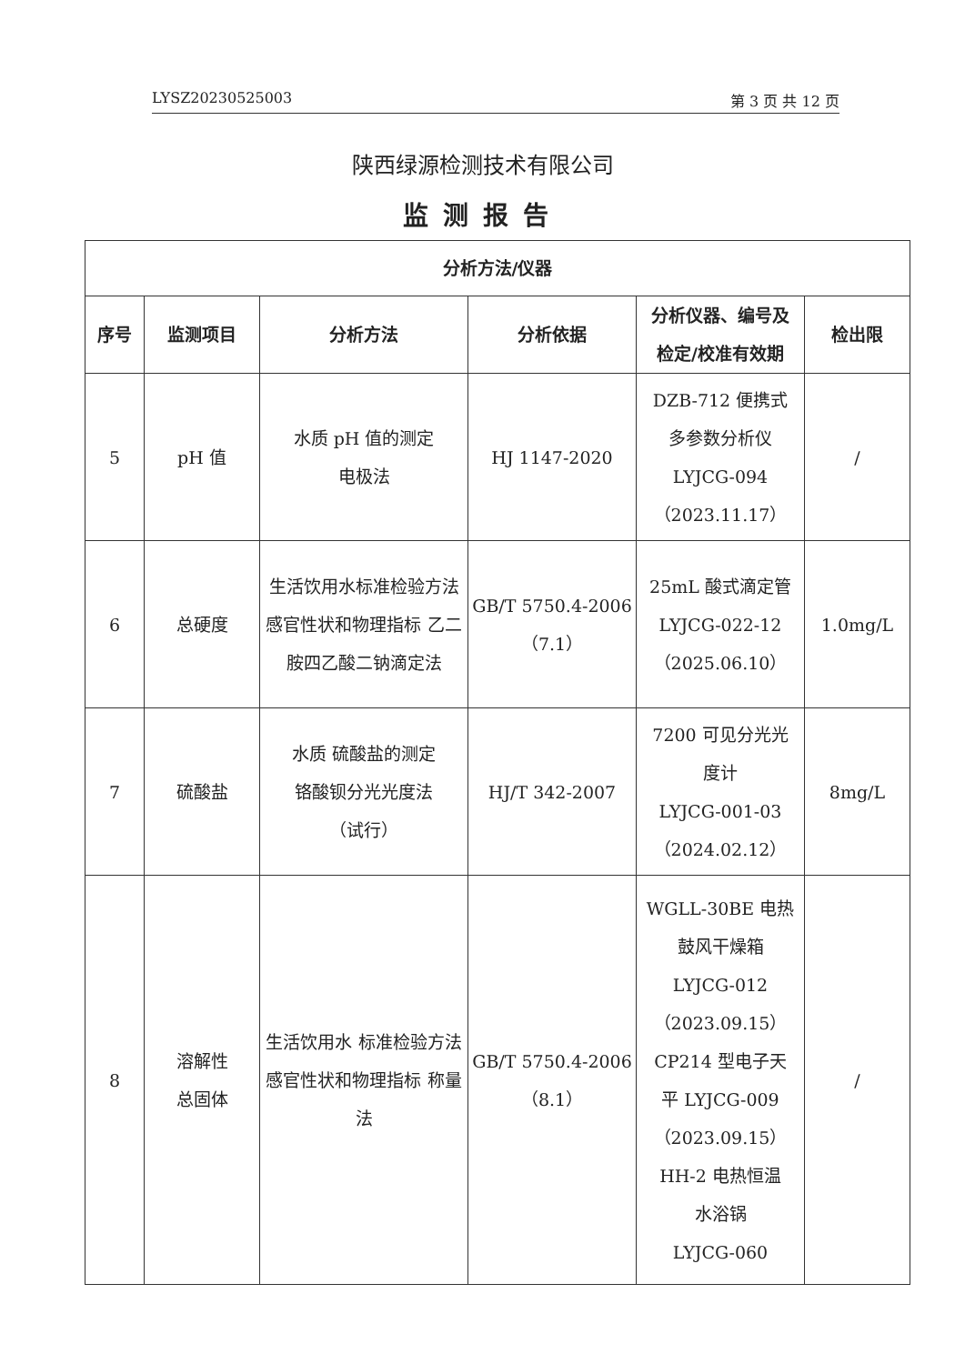LYSZ20230525003 第 3 页 共 12 页
陕西绿源检测技术有限公司
监测报告
| 分析方法/仪器 | | | | | |
| --- | --- | --- | --- | --- | --- |
| 序号 | 监测项目 | 分析方法 | 分析依据 | 分析仪器、编号及 检定/校准有效期 | 检出限 |
| 5 | pH 值 | 水质 pH 值的测定 电极法 | HJ 1147-2020 | DZB-712 便携式 多参数分析仪 LYJCG-094 （2023.11.17） | / |
| 6 | 总硬度 | 生活饮用水标准检验方法 感官性状和物理指标 乙二胺四乙酸二钠滴定法 | GB/T 5750.4-2006 （7.1） | 25mL 酸式滴定管 LYJCG-022-12 （2025.06.10） | 1.0mg/L |
| 7 | 硫酸盐 | 水质 硫酸盐的测定 铬酸钡分光光度法 （试行） | HJ/T 342-2007 | 7200 可见分光光 度计 LYJCG-001-03 （2024.02.12） | 8mg/L |
| 8 | 溶解性 总固体 | 生活饮用水 标准检验方法 感官性状和物理指标 称量法 | GB/T 5750.4-2006 （8.1） | WGLL-30BE 电热 鼓风干燥箱 LYJCG-012 （2023.09.15） CP214 型电子天 平 LYJCG-009 （2023.09.15） HH-2 电热恒温 水浴锅 LYJCG-060 | / |